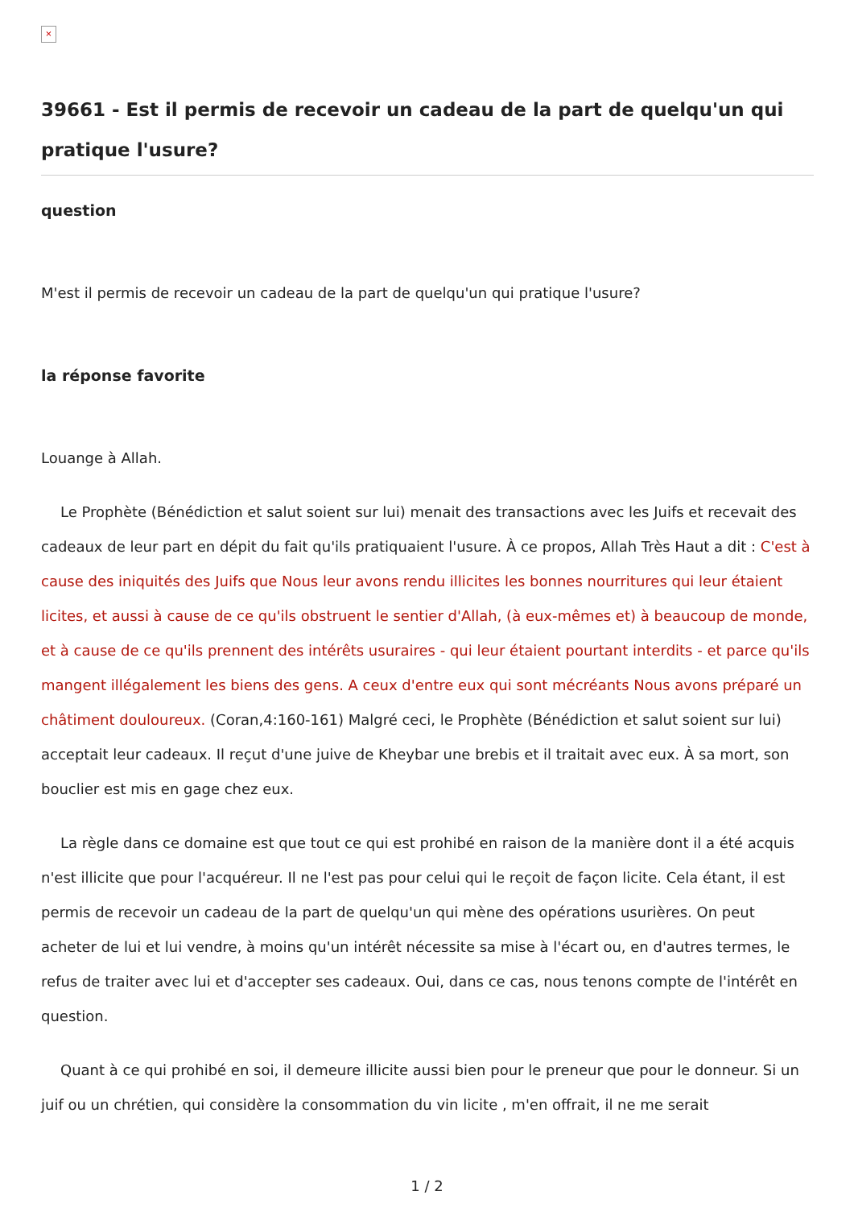×
39661 - Est il permis de recevoir un cadeau de la part de quelqu'un qui pratique l'usure?
question
M'est il permis de recevoir un cadeau de la part de quelqu'un qui pratique l'usure?
la réponse favorite
Louange à Allah.
Le Prophète (Bénédiction et salut soient sur lui) menait des transactions avec les Juifs et recevait des cadeaux de leur part en dépit du fait qu'ils pratiquaient l'usure. À ce propos, Allah Très Haut a dit : C'est à cause des iniquités des Juifs que Nous leur avons rendu illicites les bonnes nourritures qui leur étaient licites, et aussi à cause de ce qu'ils obstruent le sentier d'Allah, (à eux-mêmes et) à beaucoup de monde, et à cause de ce qu'ils prennent des intérêts usuraires - qui leur étaient pourtant interdits - et parce qu'ils mangent illégalement les biens des gens. A ceux d'entre eux qui sont mécréants Nous avons préparé un châtiment douloureux. (Coran,4:160-161) Malgré ceci, le Prophète (Bénédiction et salut soient sur lui) acceptait leur cadeaux. Il reçut d'une juive de Kheybar une brebis et il traitait avec eux. À sa mort, son bouclier est mis en gage chez eux.
La règle dans ce domaine est que tout ce qui est prohibé en raison de la manière dont il a été acquis n'est illicite que pour l'acquéreur. Il ne l'est pas pour celui qui le reçoit de façon licite. Cela étant, il est permis de recevoir un cadeau de la part de quelqu'un qui mène des opérations usurières. On peut acheter de lui et lui vendre, à moins qu'un intérêt nécessite sa mise à l'écart ou, en d'autres termes, le refus de traiter avec lui et d'accepter ses cadeaux. Oui, dans ce cas, nous tenons compte de l'intérêt en question.
Quant à ce qui prohibé en soi, il demeure illicite aussi bien pour le preneur que pour le donneur. Si un juif ou un chrétien, qui considère la consommation du vin licite , m'en offrait, il ne me serait
1 / 2